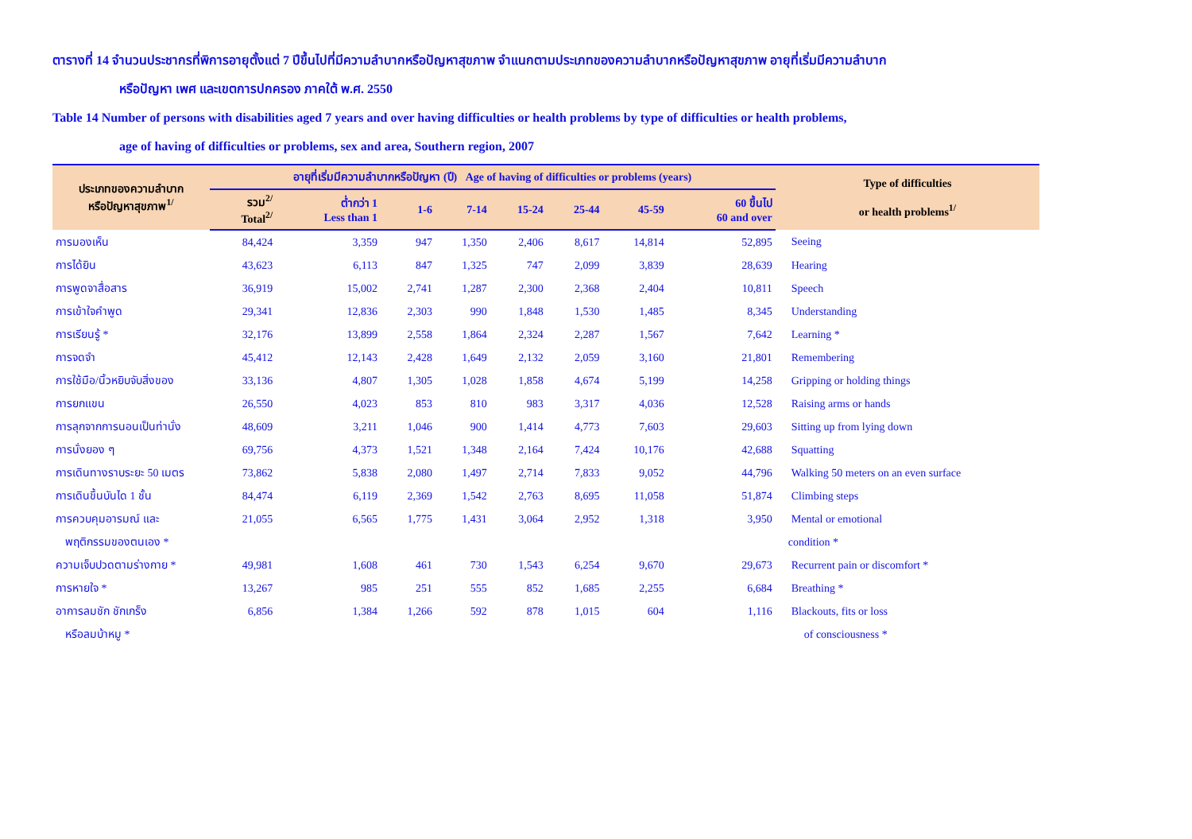ตารางที่ 14 จำนวนประชากรที่พิการอายุตั้งแต่ 7 ปีขึ้นไปที่มีความลำบากหรือปัญหาสุขภาพ จำแนกตามประเภทของความลำบากหรือปัญหาสุขภาพ อายุที่เริ่มมีความลำบาก
หรือปัญหา เพศ และเขตการปกครอง ภาคใต้ พ.ศ. 2550
Table 14 Number of persons with disabilities aged 7 years and over having difficulties or health problems by type of difficulties or health problems,
age of having of difficulties or problems, sex and area, Southern region, 2007
| ประเภทของความลำบาก หรือปัญหาสุขภาพ<sup>1/</sup> | อายุที่เริ่มมีความลำบากหรือปัญหา (ปี) Age of having of difficulties or problems (years) | | | | | | | | Type of difficulties or health problems<sup>1/</sup> |
| --- | --- | --- | --- | --- | --- | --- | --- | --- | --- |
| | รวม<sup>2/</sup> Total<sup>2/</sup> | ต่ำกว่า 1 Less than 1 | 1-6 | 7-14 | 15-24 | 25-44 | 45-59 | 60 ขึ้นไป 60 and over | |
| การมองเห็น | 84,424 | 3,359 | 947 | 1,350 | 2,406 | 8,617 | 14,814 | 52,895 | Seeing |
| การได้ยิน | 43,623 | 6,113 | 847 | 1,325 | 747 | 2,099 | 3,839 | 28,639 | Hearing |
| การพูดจาสื่อสาร | 36,919 | 15,002 | 2,741 | 1,287 | 2,300 | 2,368 | 2,404 | 10,811 | Speech |
| การเข้าใจคำพูด | 29,341 | 12,836 | 2,303 | 990 | 1,848 | 1,530 | 1,485 | 8,345 | Understanding |
| การเรียนรู้ * | 32,176 | 13,899 | 2,558 | 1,864 | 2,324 | 2,287 | 1,567 | 7,642 | Learning * |
| การจดจำ | 45,412 | 12,143 | 2,428 | 1,649 | 2,132 | 2,059 | 3,160 | 21,801 | Remembering |
| การใช้มือ/นิ้วหยิบจับสิ่งของ | 33,136 | 4,807 | 1,305 | 1,028 | 1,858 | 4,674 | 5,199 | 14,258 | Gripping or holding things |
| การยกแขน | 26,550 | 4,023 | 853 | 810 | 983 | 3,317 | 4,036 | 12,528 | Raising arms or hands |
| การลุกจากการนอนเป็นท่านั่ง | 48,609 | 3,211 | 1,046 | 900 | 1,414 | 4,773 | 7,603 | 29,603 | Sitting up from lying down |
| การนั่งยอง ๆ | 69,756 | 4,373 | 1,521 | 1,348 | 2,164 | 7,424 | 10,176 | 42,688 | Squatting |
| การเดินทางราบระยะ 50 เมตร | 73,862 | 5,838 | 2,080 | 1,497 | 2,714 | 7,833 | 9,052 | 44,796 | Walking 50 meters on an even surface |
| การเดินขึ้นบันได 1 ชั้น | 84,474 | 6,119 | 2,369 | 1,542 | 2,763 | 8,695 | 11,058 | 51,874 | Climbing steps |
| การควบคุมอารมณ์ และ | 21,055 | 6,565 | 1,775 | 1,431 | 3,064 | 2,952 | 1,318 | 3,950 | Mental or emotional |
| พฤติกรรมของตนเอง * | | | | | | | | | condition * |
| ความเจ็บปวดตามร่างกาย * | 49,981 | 1,608 | 461 | 730 | 1,543 | 6,254 | 9,670 | 29,673 | Recurrent pain or discomfort * |
| การหายใจ * | 13,267 | 985 | 251 | 555 | 852 | 1,685 | 2,255 | 6,684 | Breathing * |
| อาการลมชัก ชักเกร็ง | 6,856 | 1,384 | 1,266 | 592 | 878 | 1,015 | 604 | 1,116 | Blackouts, fits or loss |
| หรือลมบ้าหมู * | | | | | | | | | of consciousness * |